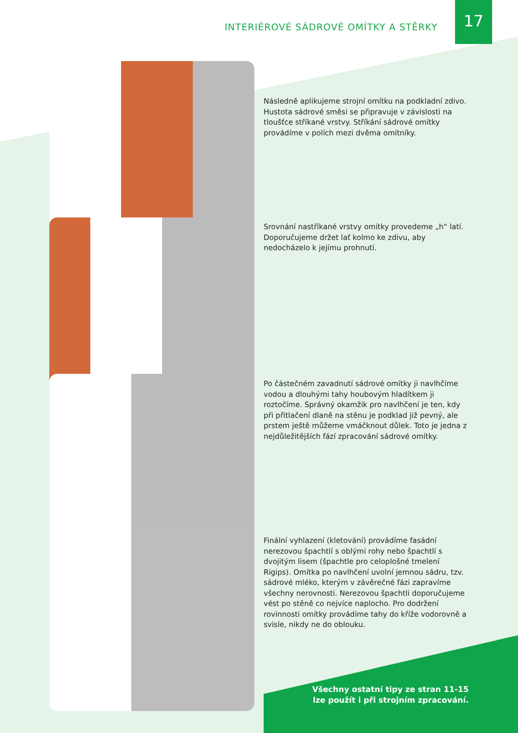17
INTERIÉROVÉ SÁDROVÉ OMÍTKY A STĚRKY
Následně aplikujeme strojní omítku na podkladní zdivo. Hustota sádrové směsi se připravuje v závislosti na tloušťce stříkané vrstvy. Stříkání sádrové omítky provádíme v polích mezi dvěma omítníky.
Srovnání nastříkané vrstvy omítky provedeme „h“ latí. Doporučujeme držet lať kolmo ke zdivu, aby nedocházelo k jejímu prohnutí.
Po částečném zavadnutí sádrové omítky ji navlhčíme vodou a dlouhými tahy houbovým hladítkem ji roztočíme. Správný okamžik pro navlhčení je ten, kdy při přitlačení dlaně na stěnu je podklad již pevný, ale prstem ještě můžeme vmáčknout důlek. Toto je jedna z nejdůležitějších fází zpracování sádrové omítky.
Finální vyhlazení (kletování) provádíme fasádní nerezovou špachtlí s oblými rohy nebo špachtlí s dvojitým lisem (špachtle pro celoplošné tmelení Rigips). Omítka po navlhčení uvolní jemnou sádru, tzv. sádrové mléko, kterým v závěrečné fázi zapravíme všechny nerovnosti. Nerezovou špachtli doporučujeme vést po stěně co nejvíce naplocho. Pro dodržení rovinnosti omítky provádíme tahy do kříže vodorovně a svisle, nikdy ne do oblouku.
Všechny ostatní tipy ze stran 11-15
lze použít i při strojním zpracování.